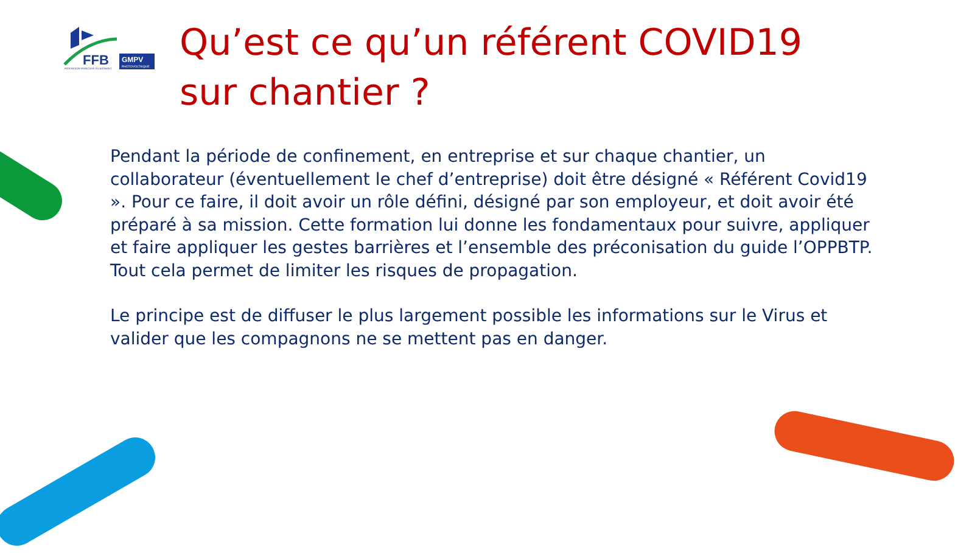FFB
GMPV
PHOTOVOLTAIQUE
FEDERATION FRANCAISE DU BATIMENT
Qu’est ce qu’un référent COVID19
sur chantier ?
Pendant la période de confinement, en entreprise et sur chaque chantier, un collaborateur (éventuellement le chef d’entreprise) doit être désigné « Référent Covid19 ». Pour ce faire, il doit avoir un rôle défini, désigné par son employeur, et doit avoir été préparé à sa mission. Cette formation lui donne les fondamentaux pour suivre, appliquer et faire appliquer les gestes barrières et l’ensemble des préconisation du guide l’OPPBTP. Tout cela permet de limiter les risques de propagation.
Le principe est de diffuser le plus largement possible les informations sur le Virus et valider que les compagnons ne se mettent pas en danger.